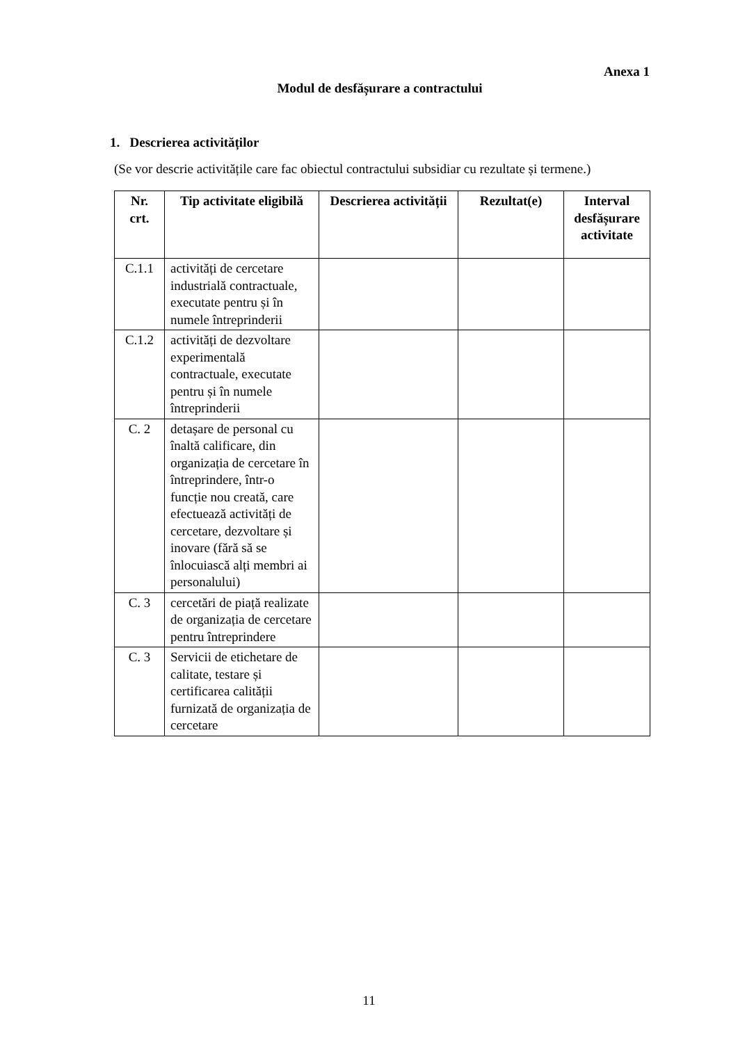Anexa 1
Modul de desfășurare a contractului
1. Descrierea activităților
(Se vor descrie activitățile care fac obiectul contractului subsidiar cu rezultate și termene.)
| Nr. crt. | Tip activitate eligibilă | Descrierea activității | Rezultat(e) | Interval desfășurare activitate |
| --- | --- | --- | --- | --- |
| C.1.1 | activități de cercetare industrială contractuale, executate pentru și în numele întreprinderii | | | |
| C.1.2 | activități de dezvoltare experimentală contractuale, executate pentru și în numele întreprinderii | | | |
| C. 2 | detașare de personal cu înaltă calificare, din organizația de cercetare în întreprindere, într-o funcție nou creată, care efectuează activități de cercetare, dezvoltare și inovare (fără să se înlocuiască alți membri ai personalului) | | | |
| C. 3 | cercetări de piață realizate de organizația de cercetare pentru întreprindere | | | |
| C. 3 | Servicii de etichetare de calitate, testare și certificarea calității furnizată de organizația de cercetare | | | |
11